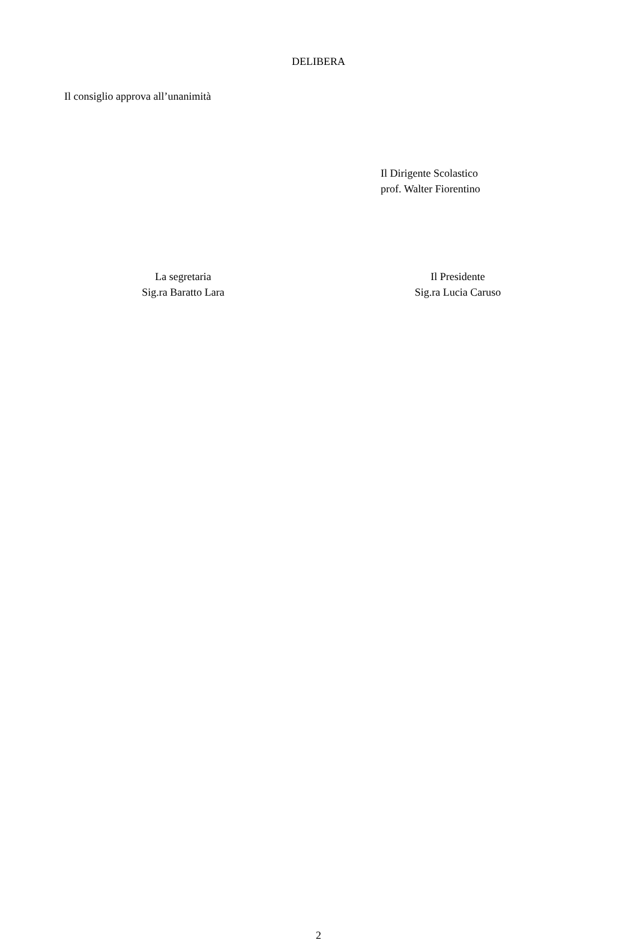DELIBERA
Il consiglio approva all’unanimità
Il Dirigente Scolastico
prof. Walter Fiorentino
La segretaria
Sig.ra Baratto Lara
Il Presidente
Sig.ra Lucia Caruso
2